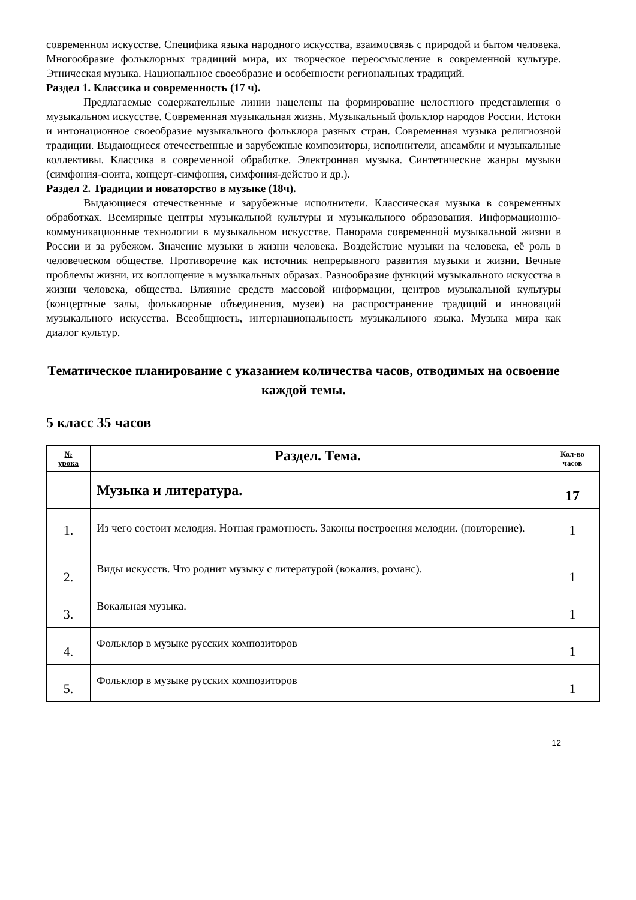современном искусстве. Специфика языка народного искусства, взаимосвязь с природой и бытом человека. Многообразие фольклорных традиций мира, их творческое переосмысление в современной культуре. Этническая музыка. Национальное своеобразие и особенности региональных традиций.
Раздел 1. Классика и современность (17 ч).
Предлагаемые содержательные линии нацелены на формирование целостного представления о музыкальном искусстве. Современная музыкальная жизнь. Музыкальный фольклор народов России. Истоки и интонационное своеобразие музыкального фольклора разных стран. Современная музыка религиозной традиции. Выдающиеся отечественные и зарубежные композиторы, исполнители, ансамбли и музыкальные коллективы. Классика в современной обработке. Электронная музыка. Синтетические жанры музыки (симфония-сюита, концерт-симфония, симфония-действо и др.).
Раздел 2. Традиции и новаторство в музыке (18ч).
Выдающиеся отечественные и зарубежные исполнители. Классическая музыка в современных обработках. Всемирные центры музыкальной культуры и музыкального образования. Информационно-коммуникационные технологии в музыкальном искусстве. Панорама современной музыкальной жизни в России и за рубежом. Значение музыки в жизни человека. Воздействие музыки на человека, её роль в человеческом обществе. Противоречие как источник непрерывного развития музыки и жизни. Вечные проблемы жизни, их воплощение в музыкальных образах. Разнообразие функций музыкального искусства в жизни человека, общества. Влияние средств массовой информации, центров музыкальной культуры (концертные залы, фольклорные объединения, музеи) на распространение традиций и инноваций музыкального искусства. Всеобщность, интернациональность музыкального языка. Музыка мира как диалог культур.
Тематическое планирование с указанием количества часов, отводимых на освоение каждой темы.
5 класс 35 часов
| № урока | Раздел. Тема. | Кол-во часов |
| --- | --- | --- |
| | Музыка и литература. | 17 |
| 1. | Из чего состоит мелодия. Нотная грамотность. Законы построения мелодии. (повторение). | 1 |
| 2. | Виды искусств. Что роднит музыку с литературой (вокализ, романс). | 1 |
| 3. | Вокальная музыка. | 1 |
| 4. | Фольклор в музыке русских композиторов | 1 |
| 5. | Фольклор в музыке русских композиторов | 1 |
12